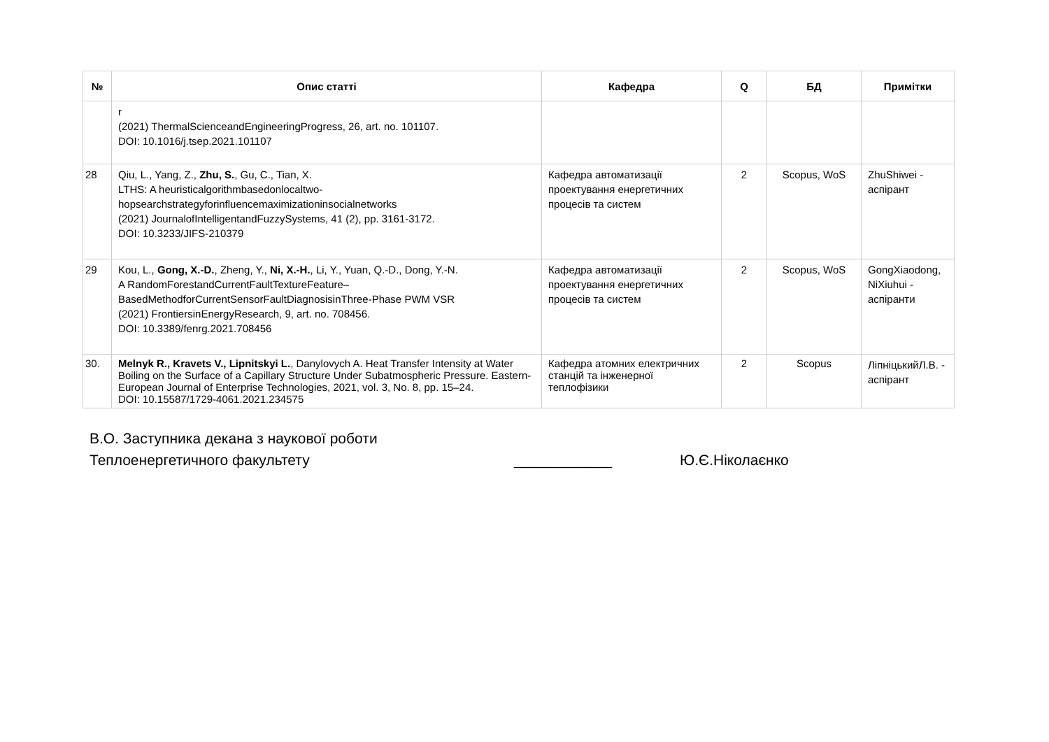| № | Опис статті | Кафедра | Q | БД | Примітки |
| --- | --- | --- | --- | --- | --- |
| | r (2021) ThermalScienceandEngineeringProgress, 26, art. no. 101107. DOI: 10.1016/j.tsep.2021.101107 | | | | |
| 28 | Qiu, L., Yang, Z., Zhu, S. , Gu, C., Tian, X. LTHS: A heuristicalgorithmbasedonlocaltwo-hopsearchstrategyforinfluencemaximizationinsocialnetworks (2021) JournalofIntelligentandFuzzySystems, 41 (2), pp. 3161-3172. DOI: 10.3233/JIFS-210379 | Кафедра автоматизації проектування енергетичних процесів та систем | 2 | Scopus, WoS | ZhuShiwei - аспірант |
| 29 | Kou, L., Gong, X.-D. , Zheng, Y., Ni, X.-H. , Li, Y., Yuan, Q.-D., Dong, Y.-N. A RandomForestandCurrentFaultTextureFeature–BasedMethodforCurrentSensorFaultDiagnosisinThree-Phase PWM VSR (2021) FrontiersinEnergyResearch, 9, art. no. 708456. DOI: 10.3389/fenrg.2021.708456 | Кафедра автоматизації проектування енергетичних процесів та систем | 2 | Scopus, WoS | GongXiaodong, NiXiuhui - аспіранти |
| 30. | Melnyk R., Kravets V., Lipnitskyi L. , Danylovych A. Heat Transfer Intensity at Water Boiling on the Surface of a Capillary Structure Under Subatmospheric Pressure. Eastern-European Journal of Enterprise Technologies, 2021, vol. 3, No. 8, pp. 15–24. DOI: 10.15587/1729-4061.2021.234575 | Кафедра атомних електричних станцій та інженерної теплофізики | 2 | Scopus | ЛіпніцькийЛ.В. - аспірант |
В.О. Заступника декана з наукової роботи
Теплоенергетичного факультету ____________ Ю.Є.Ніколаєнко